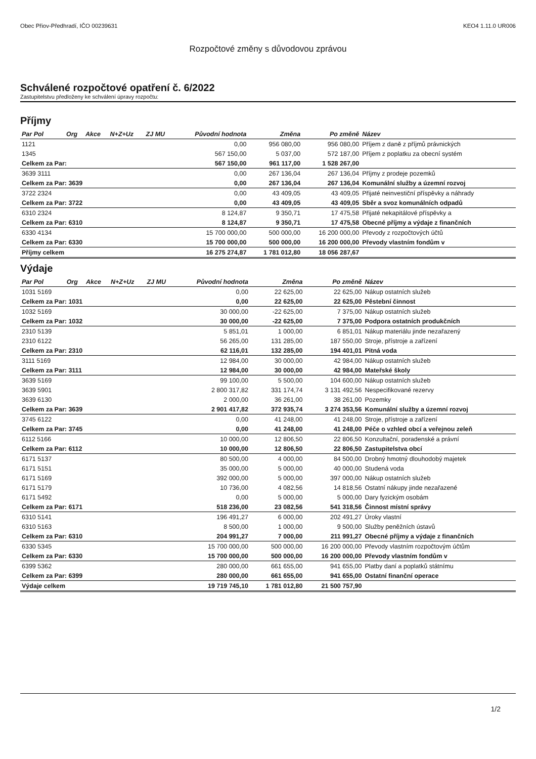Obec Přiov-Předhradí, IČO 00239631 KEO4 1.11.0 UR006
Rozpočtové změny s důvodovou zprávou
Schválené rozpočtové opatření č. 6/2022
Zastupitelstvu předloženy ke schválení úpravy rozpočtu:
Příjmy
| Par Pol | Org | Akce | N+Z+Uz | ZJ MU | Původní hodnota | Změna | Po změně | Název |
| --- | --- | --- | --- | --- | --- | --- | --- | --- |
| 1121 | | | | | 0,00 | 956 080,00 | 956 080,00 | Příjem z daně z příjmů právnických |
| 1345 | | | | | 567 150,00 | 5 037,00 | 572 187,00 | Příjem z poplatku za obecní systém |
| Celkem za Par: | | | | | 567 150,00 | 961 117,00 | 1 528 267,00 | |
| 3639 3111 | | | | | 0,00 | 267 136,04 | 267 136,04 | Příjmy z prodeje pozemků |
| Celkem za Par: 3639 | | | | | 0,00 | 267 136,04 | 267 136,04 | Komunální služby a územní rozvoj |
| 3722 2324 | | | | | 0,00 | 43 409,05 | 43 409,05 | Přijaté neinvestiční příspěvky a náhrady |
| Celkem za Par: 3722 | | | | | 0,00 | 43 409,05 | 43 409,05 | Sběr a svoz komunálních odpadů |
| 6310 2324 | | | | | 8 124,87 | 9 350,71 | 17 475,58 | Přijaté nekapitálové příspěvky a |
| Celkem za Par: 6310 | | | | | 8 124,87 | 9 350,71 | 17 475,58 | Obecné příjmy a výdaje z finančních |
| 6330 4134 | | | | | 15 700 000,00 | 500 000,00 | 16 200 000,00 | Převody z rozpočtových účtů |
| Celkem za Par: 6330 | | | | | 15 700 000,00 | 500 000,00 | 16 200 000,00 | Převody vlastním fondům v |
| Příjmy celkem | | | | | 16 275 274,87 | 1 781 012,80 | 18 056 287,67 | |
Výdaje
| Par Pol | Org | Akce | N+Z+Uz | ZJ MU | Původní hodnota | Změna | Po změně | Název |
| --- | --- | --- | --- | --- | --- | --- | --- | --- |
| 1031 5169 | | | | | 0,00 | 22 625,00 | 22 625,00 | Nákup ostatních služeb |
| Celkem za Par: 1031 | | | | | 0,00 | 22 625,00 | 22 625,00 | Pěstební činnost |
| 1032 5169 | | | | | 30 000,00 | -22 625,00 | 7 375,00 | Nákup ostatních služeb |
| Celkem za Par: 1032 | | | | | 30 000,00 | -22 625,00 | 7 375,00 | Podpora ostatních produkčních |
| 2310 5139 | | | | | 5 851,01 | 1 000,00 | 6 851,01 | Nákup materiálu jinde nezařazený |
| 2310 6122 | | | | | 56 265,00 | 131 285,00 | 187 550,00 | Stroje, přístroje a zařízení |
| Celkem za Par: 2310 | | | | | 62 116,01 | 132 285,00 | 194 401,01 | Pitná voda |
| 3111 5169 | | | | | 12 984,00 | 30 000,00 | 42 984,00 | Nákup ostatních služeb |
| Celkem za Par: 3111 | | | | | 12 984,00 | 30 000,00 | 42 984,00 | Mateřské školy |
| 3639 5169 | | | | | 99 100,00 | 5 500,00 | 104 600,00 | Nákup ostatních služeb |
| 3639 5901 | | | | | 2 800 317,82 | 331 174,74 | 3 131 492,56 | Nespecifikované rezervy |
| 3639 6130 | | | | | 2 000,00 | 36 261,00 | 38 261,00 | Pozemky |
| Celkem za Par: 3639 | | | | | 2 901 417,82 | 372 935,74 | 3 274 353,56 | Komunální služby a územní rozvoj |
| 3745 6122 | | | | | 0,00 | 41 248,00 | 41 248,00 | Stroje, přístroje a zařízení |
| Celkem za Par: 3745 | | | | | 0,00 | 41 248,00 | 41 248,00 | Péče o vzhled obcí a veřejnou zeleň |
| 6112 5166 | | | | | 10 000,00 | 12 806,50 | 22 806,50 | Konzultační, poradenské a právní |
| Celkem za Par: 6112 | | | | | 10 000,00 | 12 806,50 | 22 806,50 | Zastupitelstva obcí |
| 6171 5137 | | | | | 80 500,00 | 4 000,00 | 84 500,00 | Drobný hmotný dlouhodobý majetek |
| 6171 5151 | | | | | 35 000,00 | 5 000,00 | 40 000,00 | Studená voda |
| 6171 5169 | | | | | 392 000,00 | 5 000,00 | 397 000,00 | Nákup ostatních služeb |
| 6171 5179 | | | | | 10 736,00 | 4 082,56 | 14 818,56 | Ostatní nákupy jinde nezařazené |
| 6171 5492 | | | | | 0,00 | 5 000,00 | 5 000,00 | Dary fyzickým osobám |
| Celkem za Par: 6171 | | | | | 518 236,00 | 23 082,56 | 541 318,56 | Činnost místní správy |
| 6310 5141 | | | | | 196 491,27 | 6 000,00 | 202 491,27 | Úroky vlastní |
| 6310 5163 | | | | | 8 500,00 | 1 000,00 | 9 500,00 | Služby peněžních ústavů |
| Celkem za Par: 6310 | | | | | 204 991,27 | 7 000,00 | 211 991,27 | Obecné příjmy a výdaje z finančních |
| 6330 5345 | | | | | 15 700 000,00 | 500 000,00 | 16 200 000,00 | Převody vlastním rozpočtovým účtům |
| Celkem za Par: 6330 | | | | | 15 700 000,00 | 500 000,00 | 16 200 000,00 | Převody vlastním fondům v |
| 6399 5362 | | | | | 280 000,00 | 661 655,00 | 941 655,00 | Platby daní a poplatků státnímu |
| Celkem za Par: 6399 | | | | | 280 000,00 | 661 655,00 | 941 655,00 | Ostatní finanční operace |
| Výdaje celkem | | | | | 19 719 745,10 | 1 781 012,80 | 21 500 757,90 | |
1/2